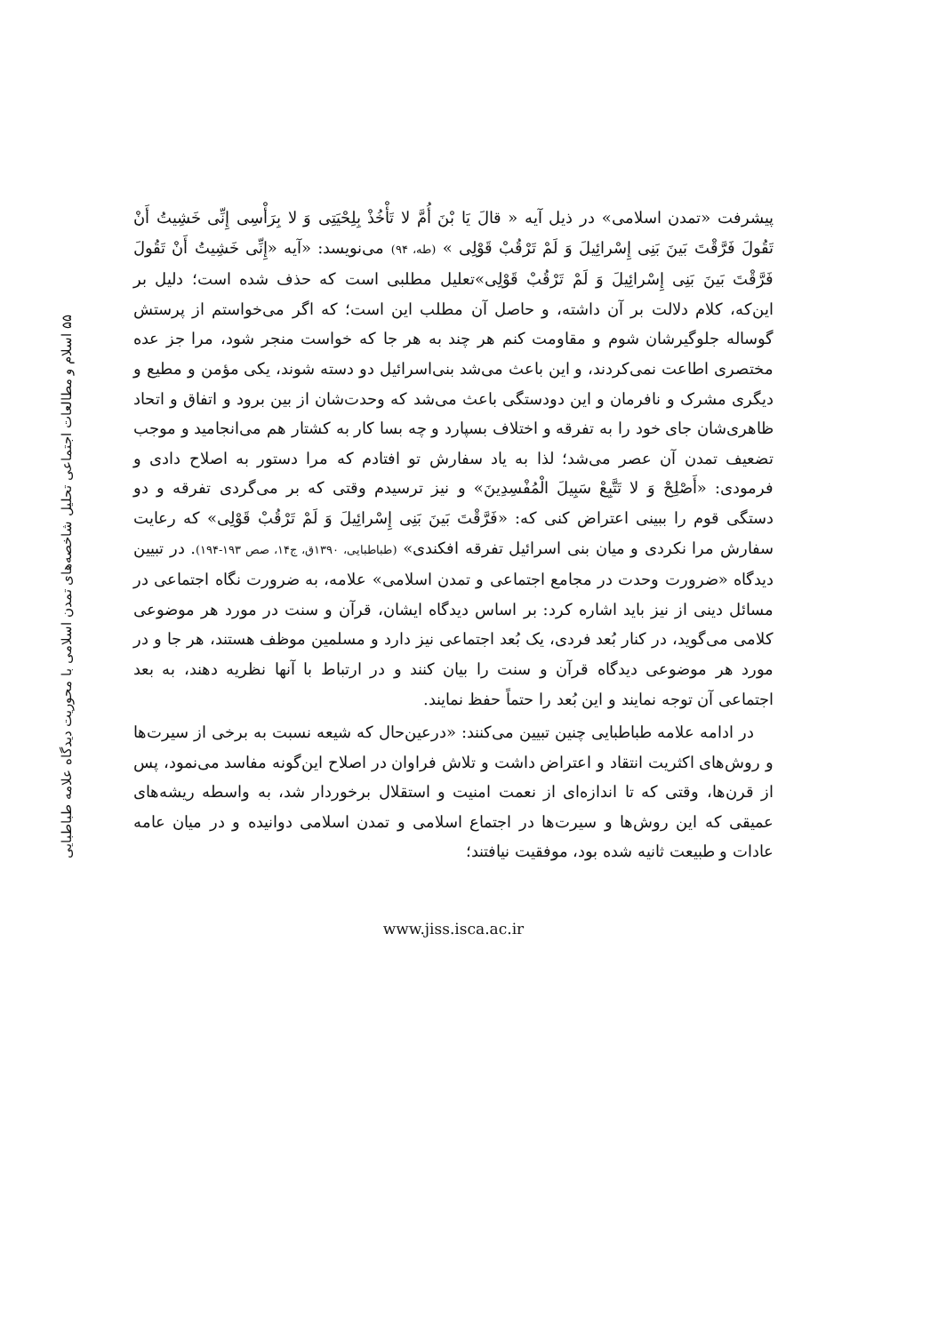۵۵ اسلام و مطالعات اجتماعی تحلیل شاخصه‌های تمدن اسلامی با محوریت دیدگاه علامه طباطبایی
پیشرفت «تمدن اسلامی» در ذیل آیه « قالَ یَا بْنَ أُمَّ لا تَأْخُذْ بِلِحْیَتِی وَ لا بِرَأْسِی إِنِّی خَشِیتُ أَنْ تَقُولَ فَرَّقْتَ بَینَ بَنِی إِسْرائِیلَ وَ لَمْ تَرْقُبْ قَوْلِی » (طه، ۹۴) می‌نویسد: «آیه «إِنِّی خَشِیتُ أَنْ تَقُولَ فَرَّقْتَ بَینَ بَنِی إِسْرائِیلَ وَ لَمْ تَرْقُبْ قَوْلِی»تعلیل مطلبی است که حذف شده است؛ دلیل بر این‌که، کلام دلالت بر آن داشته، و حاصل آن مطلب این است؛ که اگر می‌خواستم از پرستش گوساله جلوگیرشان شوم و مقاومت کنم هر چند به هر جا که خواست منجر شود، مرا جز عده مختصری اطاعت نمی‌کردند، و این باعث می‌شد بنی‌اسرائیل دو دسته شوند، یکی مؤمن و مطیع و دیگری مشرک و نافرمان و این دودستگی باعث می‌شد که وحدت‌شان از بین برود و اتفاق و اتحاد ظاهری‌شان جای خود را به تفرقه و اختلاف بسپارد و چه بسا کار به کشتار هم می‌انجامید و موجب تضعیف تمدن آن عصر می‌شد؛ لذا به یاد سفارش تو افتادم که مرا دستور به اصلاح دادی و فرمودی: «أَصْلِحْ وَ لا تَتَّبِعْ سَبِیلَ الْمُفْسِدِینَ» و نیز ترسیدم وقتی که بر می‌گردی تفرقه و دو دستگی قوم را ببینی اعتراض کنی که: «فَرَّقْتَ بَینَ بَنِی إِسْرائِیلَ وَ لَمْ تَرْقُبْ قَوْلِی» که رعایت سفارش مرا نکردی و میان بنی اسرائیل تفرقه افکندی» (طباطبایی، ۱۳۹۰ق، ج۱۴، صص ۱۹۳-۱۹۴). در تبیین دیدگاه «ضرورت وحدت در مجامع اجتماعی و تمدن اسلامی» علامه، به ضرورت نگاه اجتماعی در مسائل دینی از نیز باید اشاره کرد: بر اساس دیدگاه ایشان، قرآن و سنت در مورد هر موضوعی کلامی می‌گوید، در کنار بُعد فردی، یک بُعد اجتماعی نیز دارد و مسلمین موظف هستند، هر جا و در مورد هر موضوعی دیدگاه قرآن و سنت را بیان کنند و در ارتباط با آنها نظریه دهند، به بعد اجتماعی آن توجه نمایند و این بُعد را حتماً حفظ نمایند.
در ادامه علامه طباطبایی چنین تبیین می‌کنند: «درعین‌حال که شیعه نسبت به برخی از سیرت‌ها و روش‌های اکثریت انتقاد و اعتراض داشت و تلاش فراوان در اصلاح این‌گونه مفاسد می‌نمود، پس از قرن‌ها، وقتی که تا اندازه‌ای از نعمت امنیت و استقلال برخوردار شد، به واسطه ریشه‌های عمیقی که این روش‌ها و سیرت‌ها در اجتماع اسلامی و تمدن اسلامی دوانیده و در میان عامه عادات و طبیعت ثانیه شده بود، موفقیت نیافتند؛
www.jiss.isca.ac.ir